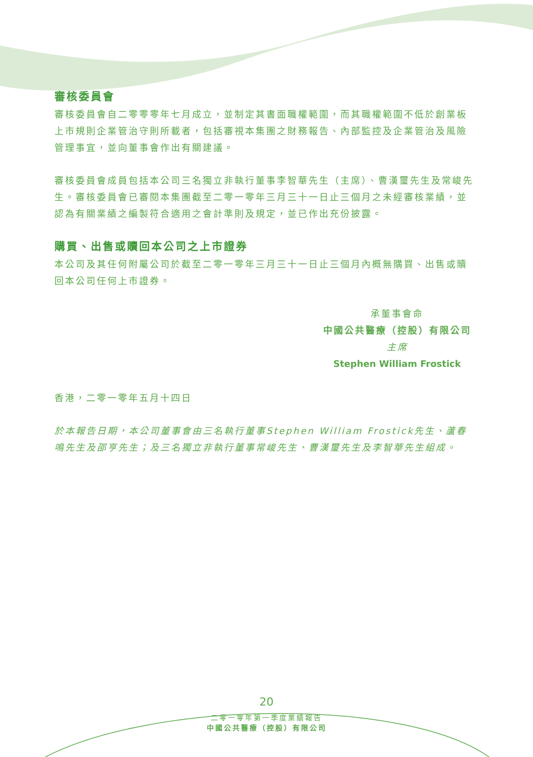審核委員會
審核委員會自二零零零年七月成立，並制定其書面職權範圍，而其職權範圍不低於創業板上市規則企業管治守則所載者，包括審視本集團之財務報告、內部監控及企業管治及風險管理事宜，並向董事會作出有關建議。
審核委員會成員包括本公司三名獨立非執行董事李智華先生（主席）、曹漢璽先生及常峻先生。審核委員會已審閱本集團截至二零一零年三月三十一日止三個月之未經審核業績，並認為有關業績之編製符合適用之會計準則及規定，並已作出充份披露。
購買、出售或贖回本公司之上市證券
本公司及其任何附屬公司於截至二零一零年三月三十一日止三個月內概無購買、出售或贖回本公司任何上市證券。
承董事會命
中國公共醫療（控股）有限公司
主席
Stephen William Frostick
香港，二零一零年五月十四日
於本報告日期，本公司董事會由三名執行董事Stephen William Frostick先生、蘆春鳴先生及邵亨先生；及三名獨立非執行董事常峻先生、曹漢璽先生及李智華先生組成。
20
二零一零年第一季度業績報告
中國公共醫療（控股）有限公司